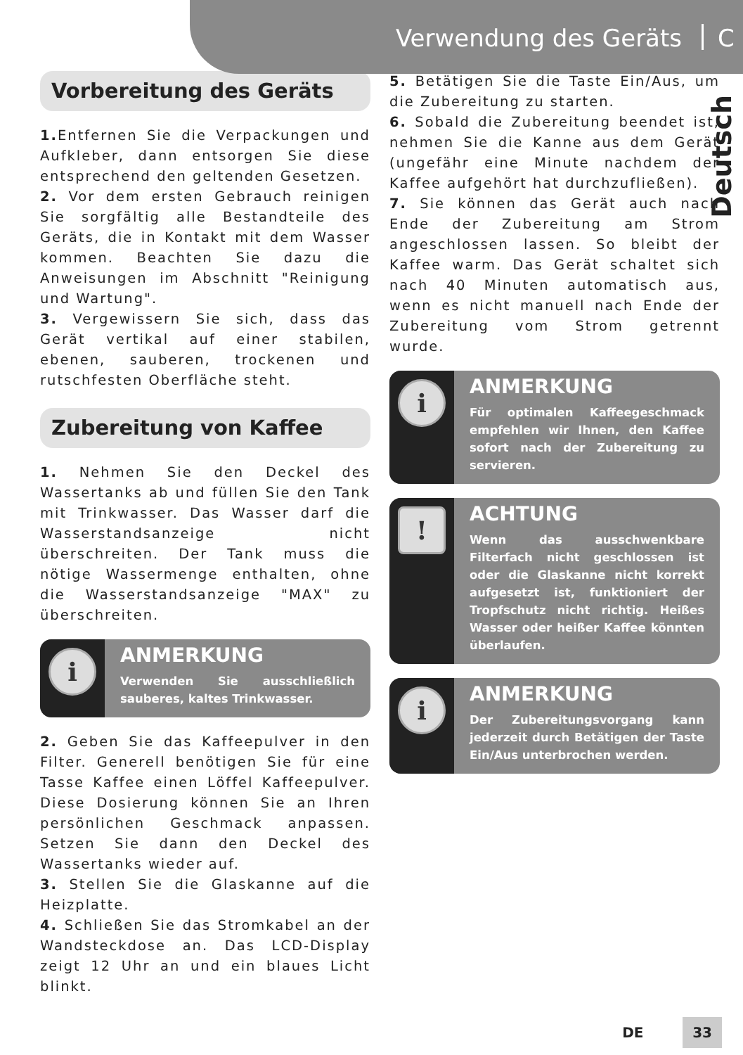Verwendung des Geräts
C
Deutsch
Vorbereitung des Geräts
1. Entfernen Sie die Verpackungen und Aufkleber, dann entsorgen Sie diese entsprechend den geltenden Gesetzen.
2. Vor dem ersten Gebrauch reinigen Sie sorgfältig alle Bestandteile des Geräts, die in Kontakt mit dem Wasser kommen. Beachten Sie dazu die Anweisungen im Abschnitt "Reinigung und Wartung".
3. Vergewissern Sie sich, dass das Gerät vertikal auf einer stabilen, ebenen, sauberen, trockenen und rutschfesten Oberfläche steht.
Zubereitung von Kaffee
1. Nehmen Sie den Deckel des Wassertanks ab und füllen Sie den Tank mit Trinkwasser. Das Wasser darf die Wasserstandsanzeige nicht überschreiten. Der Tank muss die nötige Wassermenge enthalten, ohne die Wasserstandsanzeige "MAX" zu überschreiten.
i
ANMERKUNG
Verwenden Sie ausschließlich sauberes, kaltes Trinkwasser.
2. Geben Sie das Kaffeepulver in den Filter. Generell benötigen Sie für eine Tasse Kaffee einen Löffel Kaffeepulver. Diese Dosierung können Sie an Ihren persönlichen Geschmack anpassen. Setzen Sie dann den Deckel des Wassertanks wieder auf.
3. Stellen Sie die Glaskanne auf die Heizplatte.
4. Schließen Sie das Stromkabel an der Wandsteckdose an. Das LCD-Display zeigt 12 Uhr an und ein blaues Licht blinkt.
5. Betätigen Sie die Taste Ein/Aus, um die Zubereitung zu starten.
6. Sobald die Zubereitung beendet ist, nehmen Sie die Kanne aus dem Gerät (ungefähr eine Minute nachdem der Kaffee aufgehört hat durchzufließen).
7. Sie können das Gerät auch nach Ende der Zubereitung am Strom angeschlossen lassen. So bleibt der Kaffee warm. Das Gerät schaltet sich nach 40 Minuten automatisch aus, wenn es nicht manuell nach Ende der Zubereitung vom Strom getrennt wurde.
i
ANMERKUNG
Für optimalen Kaffeegeschmack empfehlen wir Ihnen, den Kaffee sofort nach der Zubereitung zu servieren.
!
ACHTUNG
Wenn das ausschwenkbare Filterfach nicht geschlossen ist oder die Glaskanne nicht korrekt aufgesetzt ist, funktioniert der Tropfschutz nicht richtig. Heißes Wasser oder heißer Kaffee könnten überlaufen.
i
ANMERKUNG
Der Zubereitungsvorgang kann jederzeit durch Betätigen der Taste Ein/Aus unterbrochen werden.
DE 33